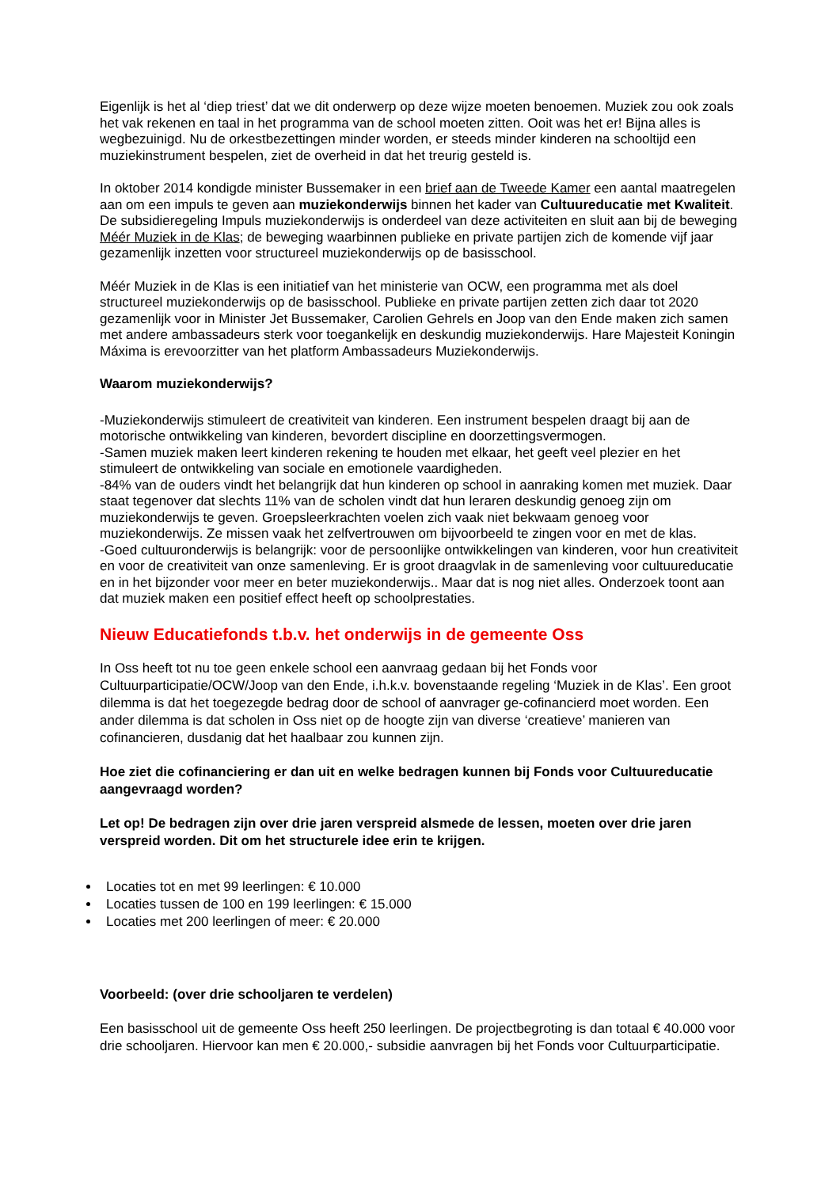Eigenlijk is het al ‘diep triest’ dat we dit onderwerp op deze wijze moeten benoemen. Muziek zou ook zoals het vak rekenen en taal in het programma van de school moeten zitten. Ooit was het er! Bijna alles is wegbezuinigd. Nu de orkestbezettingen minder worden, er steeds minder kinderen na schooltijd een muziekinstrument bespelen, ziet de overheid in dat het treurig gesteld is.
In oktober 2014 kondigde minister Bussemaker in een brief aan de Tweede Kamer een aantal maatregelen aan om een impuls te geven aan muziekonderwijs binnen het kader van Cultuureducatie met Kwaliteit. De subsidieregeling Impuls muziekonderwijs is onderdeel van deze activiteiten en sluit aan bij de beweging Méér Muziek in de Klas; de beweging waarbinnen publieke en private partijen zich de komende vijf jaar gezamenlijk inzetten voor structureel muziekonderwijs op de basisschool.
Méér Muziek in de Klas is een initiatief van het ministerie van OCW, een programma met als doel structureel muziekonderwijs op de basisschool. Publieke en private partijen zetten zich daar tot 2020 gezamenlijk voor in Minister Jet Bussemaker, Carolien Gehrels en Joop van den Ende maken zich samen met andere ambassadeurs sterk voor toegankelijk en deskundig muziekonderwijs. Hare Majesteit Koningin Máxima is erevoorzitter van het platform Ambassadeurs Muziekonderwijs.
Waarom muziekonderwijs?
-Muziekonderwijs stimuleert de creativiteit van kinderen. Een instrument bespelen draagt bij aan de motorische ontwikkeling van kinderen, bevordert discipline en doorzettingsvermogen.
-Samen muziek maken leert kinderen rekening te houden met elkaar, het geeft veel plezier en het stimuleert de ontwikkeling van sociale en emotionele vaardigheden.
-84% van de ouders vindt het belangrijk dat hun kinderen op school in aanraking komen met muziek. Daar staat tegenover dat slechts 11% van de scholen vindt dat hun leraren deskundig genoeg zijn om muziekonderwijs te geven. Groepsleerkrachten voelen zich vaak niet bekwaam genoeg voor muziekonderwijs. Ze missen vaak het zelfvertrouwen om bijvoorbeeld te zingen voor en met de klas.
-Goed cultuuronderwijs is belangrijk: voor de persoonlijke ontwikkelingen van kinderen, voor hun creativiteit en voor de creativiteit van onze samenleving. Er is groot draagvlak in de samenleving voor cultuureducatie en in het bijzonder voor meer en beter muziekonderwijs.. Maar dat is nog niet alles. Onderzoek toont aan dat muziek maken een positief effect heeft op schoolprestaties.
Nieuw Educatiefonds t.b.v. het onderwijs in de gemeente Oss
In Oss heeft tot nu toe geen enkele school een aanvraag gedaan bij het Fonds voor Cultuurparticipatie/OCW/Joop van den Ende, i.h.k.v. bovenstaande regeling ‘Muziek in de Klas’. Een groot dilemma is dat het toegezegde bedrag door de school of aanvrager ge-cofinancierd moet worden. Een ander dilemma is dat scholen in Oss niet op de hoogte zijn van diverse ‘creatieve’ manieren van cofinancieren, dusdanig dat het haalbaar zou kunnen zijn.
Hoe ziet die cofinanciering er dan uit en welke bedragen kunnen bij Fonds voor Cultuureducatie aangevraagd worden?
Let op! De bedragen zijn over drie jaren verspreid alsmede de lessen, moeten over drie jaren verspreid worden. Dit om het structurele idee erin te krijgen.
Locaties tot en met 99 leerlingen: € 10.000
Locaties tussen de 100 en 199 leerlingen: € 15.000
Locaties met 200 leerlingen of meer: € 20.000
Voorbeeld: (over drie schooljaren te verdelen)
Een basisschool uit de gemeente Oss heeft 250 leerlingen. De projectbegroting is dan totaal € 40.000 voor drie schooljaren. Hiervoor kan men € 20.000,- subsidie aanvragen bij het Fonds voor Cultuurparticipatie.